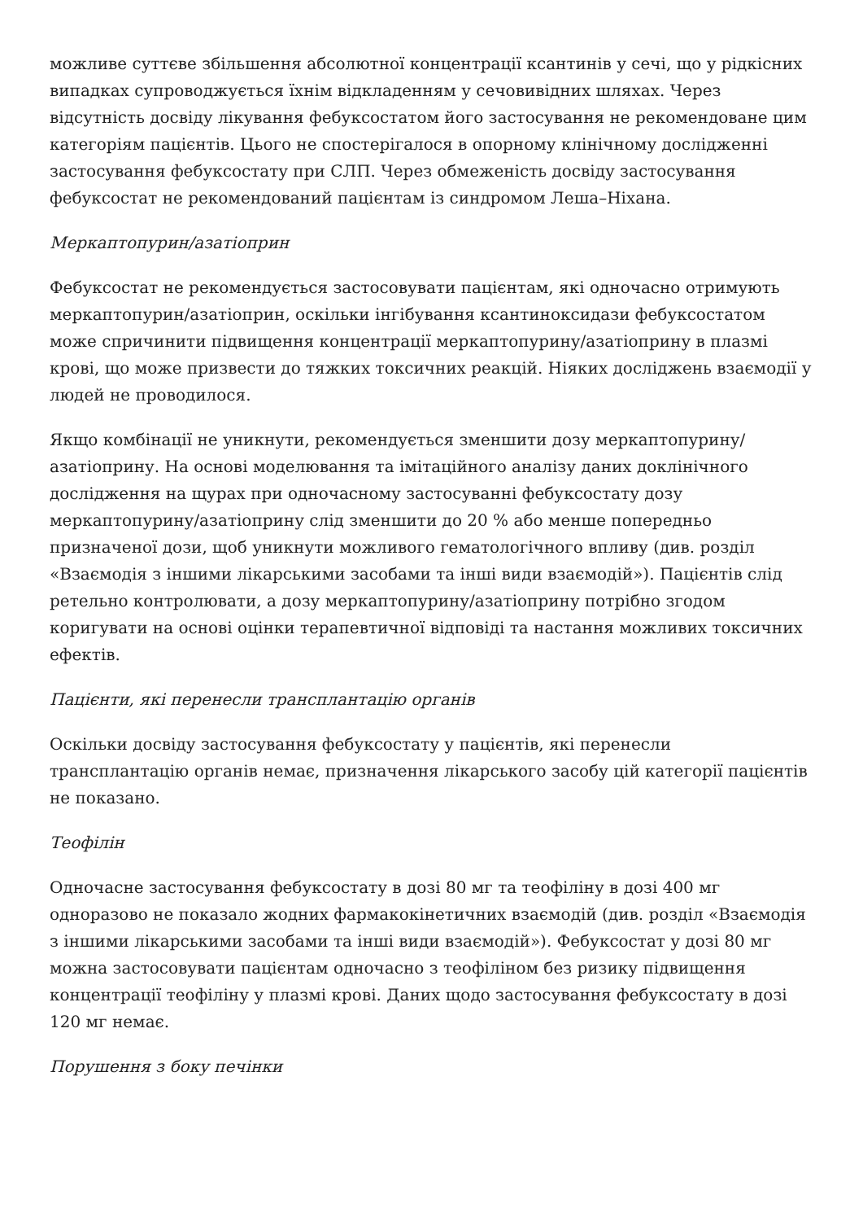можливе суттєве збільшення абсолютної концентрації ксантинів у сечі, що у рідкісних випадках супроводжується їхнім відкладенням у сечовивідних шляхах. Через відсутність досвіду лікування фебуксостатом його застосування не рекомендоване цим категоріям пацієнтів. Цього не спостерігалося в опорному клінічному дослідженні застосування фебуксостату при СЛП. Через обмеженість досвіду застосування фебуксостат не рекомендований пацієнтам із синдромом Леша–Ніхана.
Меркаптопурин/азатіоприн
Фебуксостат не рекомендується застосовувати пацієнтам, які одночасно отримують меркаптопурин/азатіоприн, оскільки інгібування ксантиноксидази фебуксостатом може спричинити підвищення концентрації меркаптопурину/азатіоприну в плазмі крові, що може призвести до тяжких токсичних реакцій. Ніяких досліджень взаємодії у людей не проводилося.
Якщо комбінації не уникнути, рекомендується зменшити дозу меркаптопурину/азатіоприну. На основі моделювання та імітаційного аналізу даних доклінічного дослідження на щурах при одночасному застосуванні фебуксостату дозу меркаптопурину/азатіоприну слід зменшити до 20 % або менше попередньо призначеної дози, щоб уникнути можливого гематологічного впливу (див. розділ «Взаємодія з іншими лікарськими засобами та інші види взаємодій»). Пацієнтів слід ретельно контролювати, а дозу меркаптопурину/азатіоприну потрібно згодом коригувати на основі оцінки терапевтичної відповіді та настання можливих токсичних ефектів.
Пацієнти, які перенесли трансплантацію органів
Оскільки досвіду застосування фебуксостату у пацієнтів, які перенесли трансплантацію органів немає, призначення лікарського засобу цій категорії пацієнтів не показано.
Теофілін
Одночасне застосування фебуксостату в дозі 80 мг та теофіліну в дозі 400 мг одноразово не показало жодних фармакокінетичних взаємодій (див. розділ «Взаємодія з іншими лікарськими засобами та інші види взаємодій»). Фебуксостат у дозі 80 мг можна застосовувати пацієнтам одночасно з теофіліном без ризику підвищення концентрації теофіліну у плазмі крові. Даних щодо застосування фебуксостату в дозі 120 мг немає.
Порушення з боку печінки